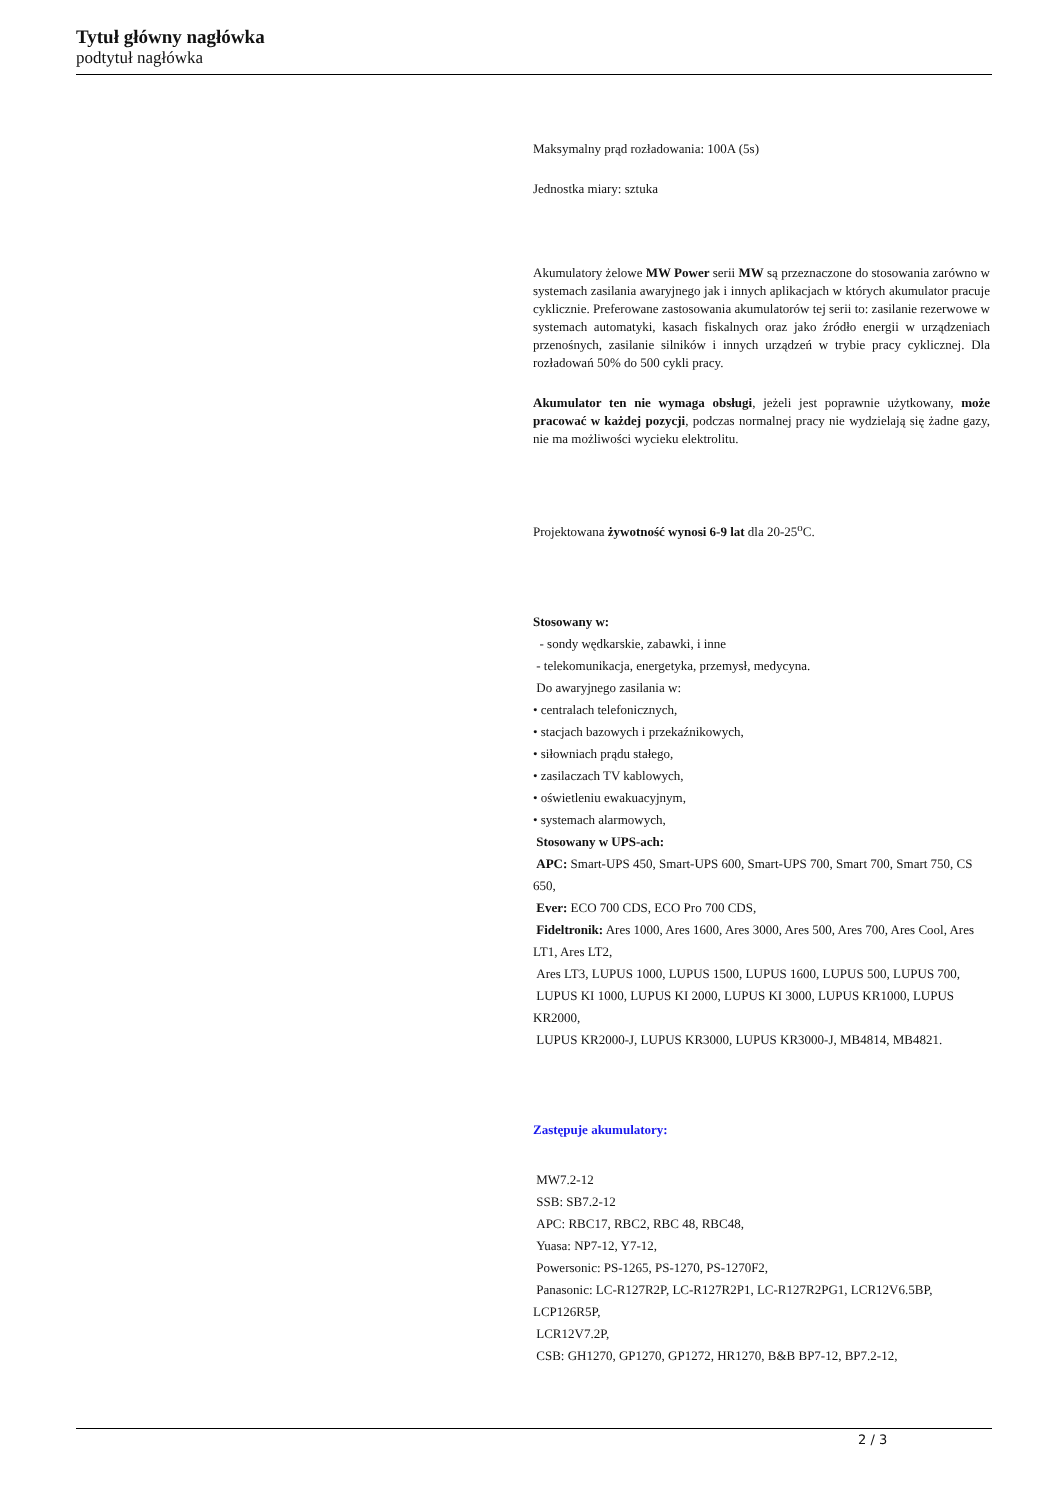Tytuł główny nagłówka
podtytuł nagłówka
Maksymalny prąd rozładowania: 100A (5s)
Jednostka miary: sztuka
Akumulatory żelowe MW Power serii MW są przeznaczone do stosowania zarówno w systemach zasilania awaryjnego jak i innych aplikacjach w których akumulator pracuje cyklicznie. Preferowane zastosowania akumulatorów tej serii to: zasilanie rezerwowe w systemach automatyki, kasach fiskalnych oraz jako źródło energii w urządzeniach przenośnych, zasilanie silników i innych urządzeń w trybie pracy cyklicznej. Dla rozładowań 50% do 500 cykli pracy.
Akumulator ten nie wymaga obsługi, jeżeli jest poprawnie użytkowany, może pracować w każdej pozycji, podczas normalnej pracy nie wydzielają się żadne gazy, nie ma możliwości wycieku elektrolitu.
Projektowana żywotność wynosi 6-9 lat dla 20-25<sup>o</sup>C.
Stosowany w:
- sondy wędkarskie, zabawki, i inne
- telekomunikacja, energetyka, przemysł, medycyna.
Do awaryjnego zasilania w:
• centralach telefonicznych,
• stacjach bazowych i przekaźnikowych,
• siłowniach prądu stałego,
• zasilaczach TV kablowych,
• oświetleniu ewakuacyjnym,
• systemach alarmowych,
Stosowany w UPS-ach:
APC: Smart-UPS 450, Smart-UPS 600, Smart-UPS 700, Smart 700, Smart 750, CS 650,
Ever: ECO 700 CDS, ECO Pro 700 CDS,
Fideltronik: Ares 1000, Ares 1600, Ares 3000, Ares 500, Ares 700, Ares Cool, Ares LT1, Ares LT2,
Ares LT3, LUPUS 1000, LUPUS 1500, LUPUS 1600, LUPUS 500, LUPUS 700,
LUPUS KI 1000, LUPUS KI 2000, LUPUS KI 3000, LUPUS KR1000, LUPUS KR2000,
LUPUS KR2000-J, LUPUS KR3000, LUPUS KR3000-J, MB4814, MB4821.
Zastępuje akumulatory:
MW7.2-12
SSB: SB7.2-12
APC: RBC17, RBC2, RBC 48, RBC48,
Yuasa: NP7-12, Y7-12,
Powersonic: PS-1265, PS-1270, PS-1270F2,
Panasonic: LC-R127R2P, LC-R127R2P1, LC-R127R2PG1, LCR12V6.5BP, LCP126R5P,
LCR12V7.2P,
CSB: GH1270, GP1270, GP1272, HR1270, B&B BP7-12, BP7.2-12,
2 / 3